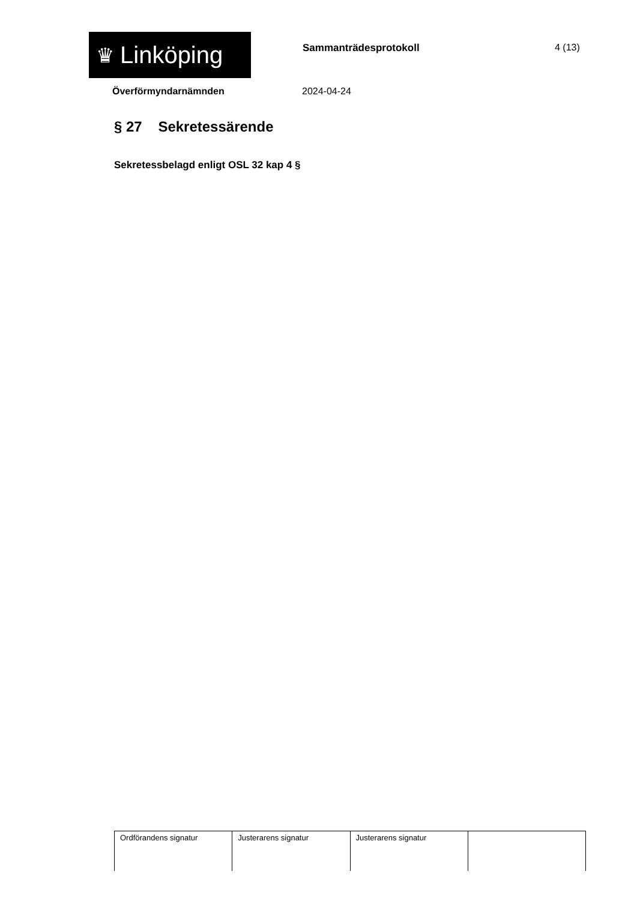♛ Linköping
Sammanträdesprotokoll 4 (13)
Överförmyndarnämnden 2024-04-24
§ 27 Sekretessärende
Sekretessbelagd enligt OSL 32 kap 4 §
| Ordförandens signatur | Justerarens signatur | Justerarens signatur | |